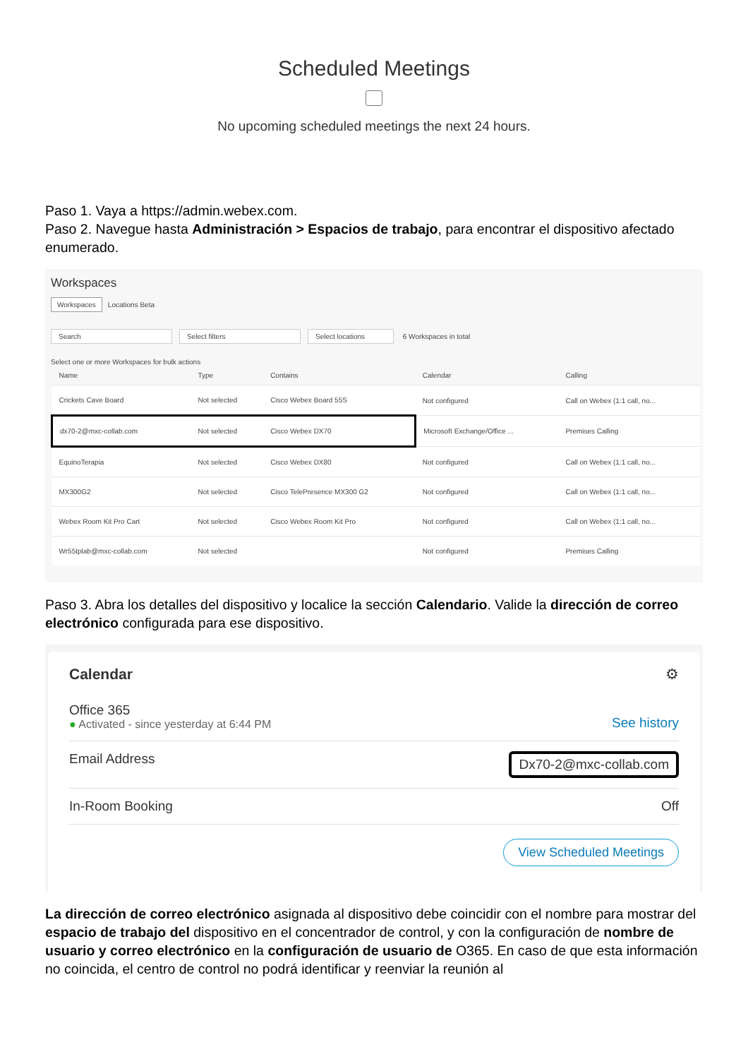Scheduled Meetings
No upcoming scheduled meetings the next 24 hours.
Paso 1. Vaya a https://admin.webex.com.
Paso 2. Navegue hasta Administración > Espacios de trabajo, para encontrar el dispositivo afectado enumerado.
Workspaces
Workspaces Locations Beta
Search Select filters Select locations 6 Workspaces in total
Select one or more Workspaces for bulk actions
| Name | Type | Contains | Calendar | Calling |
| --- | --- | --- | --- | --- |
| Crickets Cave Board | Not selected | Cisco Webex Board 55S | Not configured | Call on Webex (1:1 call, no... |
| dx70-2@mxc-collab.com | Not selected | Cisco Webex DX70 | Microsoft Exchange/Office ... | Premises Calling |
| EquinoTerapia | Not selected | Cisco Webex DX80 | Not configured | Call on Webex (1:1 call, no... |
| MX300G2 | Not selected | Cisco TelePresence MX300 G2 | Not configured | Call on Webex (1:1 call, no... |
| Webex Room Kit Pro Cart | Not selected | Cisco Webex Room Kit Pro | Not configured | Call on Webex (1:1 call, no... |
| Wr55tplab@mxc-collab.com | Not selected | | Not configured | Premises Calling |
Paso 3. Abra los detalles del dispositivo y localice la sección Calendario. Valide la dirección de correo electrónico configurada para ese dispositivo.
Calendar ⚙
Office 365
● Activated - since yesterday at 6:44 PM
See history
Email Address Dx70-2@mxc-collab.com
In-Room Booking Off
View Scheduled Meetings
La dirección de correo electrónico asignada al dispositivo debe coincidir con el nombre para mostrar del espacio de trabajo del dispositivo en el concentrador de control, y con la configuración de nombre de usuario y correo electrónico en la configuración de usuario de O365. En caso de que esta información no coincida, el centro de control no podrá identificar y reenviar la reunión al